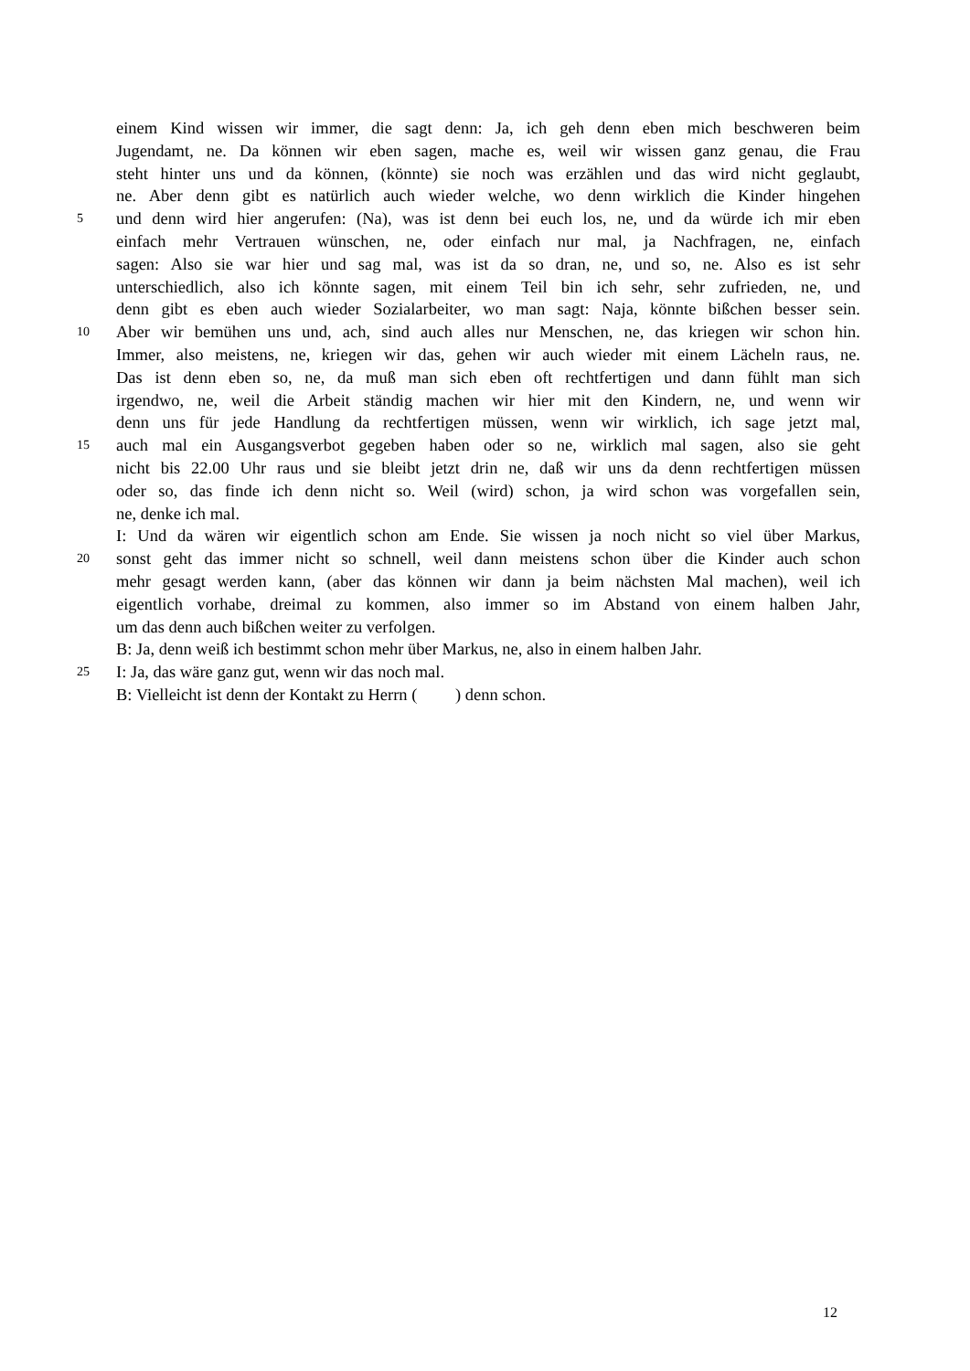einem Kind wissen wir immer, die sagt denn: Ja, ich geh denn eben mich beschweren beim
Jugendamt, ne. Da können wir eben sagen, mache es, weil wir wissen ganz genau, die Frau
steht hinter uns und da können, (könnte) sie noch was erzählen und das wird nicht geglaubt,
ne. Aber denn gibt es natürlich auch wieder welche, wo denn wirklich die Kinder hingehen
5 und denn wird hier angerufen: (Na), was ist denn bei euch los, ne, und da würde ich mir eben
einfach mehr Vertrauen wünschen, ne, oder einfach nur mal, ja Nachfragen, ne, einfach
sagen: Also sie war hier und sag mal, was ist da so dran, ne, und so, ne. Also es ist sehr
unterschiedlich, also ich könnte sagen, mit einem Teil bin ich sehr, sehr zufrieden, ne, und
denn gibt es eben auch wieder Sozialarbeiter, wo man sagt: Naja, könnte bißchen besser sein.
10 Aber wir bemühen uns und, ach, sind auch alles nur Menschen, ne, das kriegen wir schon hin.
Immer, also meistens, ne, kriegen wir das, gehen wir auch wieder mit einem Lächeln raus, ne.
Das ist denn eben so, ne, da muß man sich eben oft rechtfertigen und dann fühlt man sich
irgendwo, ne, weil die Arbeit ständig machen wir hier mit den Kindern, ne, und wenn wir
denn uns für jede Handlung da rechtfertigen müssen, wenn wir wirklich, ich sage jetzt mal,
15 auch mal ein Ausgangsverbot gegeben haben oder so ne, wirklich mal sagen, also sie geht
nicht bis 22.00 Uhr raus und sie bleibt jetzt drin ne, daß wir uns da denn rechtfertigen müssen
oder so, das finde ich denn nicht so. Weil (wird) schon, ja wird schon was vorgefallen sein,
ne, denke ich mal.
I: Und da wären wir eigentlich schon am Ende. Sie wissen ja noch nicht so viel über Markus,
20 sonst geht das immer nicht so schnell, weil dann meistens schon über die Kinder auch schon
mehr gesagt werden kann, (aber das können wir dann ja beim nächsten Mal machen), weil ich
eigentlich vorhabe, dreimal zu kommen, also immer so im Abstand von einem halben Jahr,
um das denn auch bißchen weiter zu verfolgen.
B: Ja, denn weiß ich bestimmt schon mehr über Markus, ne, also in einem halben Jahr.
25 I: Ja, das wäre ganz gut, wenn wir das noch mal.
B: Vielleicht ist denn der Kontakt zu Herrn ( ) denn schon.
12